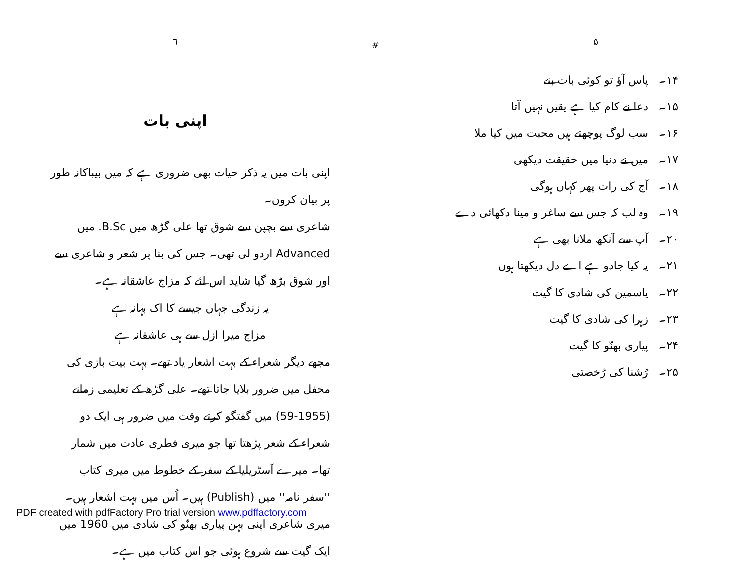۵
۱۴۔ پاس آؤ تو کوئی بات بنے
۱۵۔ دعا نے کام کیا ہے یقیں نہیں آتا
۱۶۔ سب لوگ پوچھتے ہیں محبت میں کیا ملا
۱۷۔ میں نے دنیا میں حقیقت دیکھی
۱۸۔ آج کی رات پھر کہاں ہوگی
۱۹۔ وہ لب کہ جس سے ساغر و مینا دکھائی دے
۲۰۔ آپ سے آنکھ ملانا بھی ہے
۲۱۔ یہ کیا جادو ہے اے دل دیکھتا ہوں
۲۲۔ یاسمین کی شادی کا گیت
۲۳۔ زہرا کی شادی کا گیت
۲۴۔ پیاری بھنّو کا گیت
۲۵۔ رُشنا کی رُخصتی
#
٦
اپنی بات
اپنی بات میں یہ ذکر حیات بھی ضروری ہے کہ میں بیباکانہ طور پر بیان کروں۔
شاعری سے بچپن سے شوق تھا علی گڑھ میں B.Sc. میں Advanced اردو لی تھی۔ جس کی بنا پر شعر و شاعری سے اور شوق بڑھ گیا شاید اس لئے کہ مزاج عاشقانہ ہے۔
یہ زندگی جہاں جیسے کا اک بہانہ ہے
مزاج میرا ازل سے ہی عاشقانہ ہے
مجھے دیگر شعراء کے بہت اشعار یاد تھے۔ بہت بیت بازی کی محفل میں ضرور بلایا جاتا تھے۔ علی گڑھ کے تعلیمی زمانے (1955-59) میں گفتگو کرتے وقت میں ضرور ہی ایک دو شعراء کے شعر پڑھتا تھا جو میری فطری عادت میں شمار تھا۔ میرے آسٹریلیا کے سفر کے خطوط میں میری کتاب ''سفر نامہ'' میں (Publish) ہیں۔ اُس میں بہت اشعار ہیں۔
میری شاعری اپنی بہن پیاری بھنّو کی شادی میں 1960 میں ایک گیت سے شروع ہوئی جو اس کتاب میں ہے۔
PDF created with pdfFactory Pro trial version www.pdffactory.com